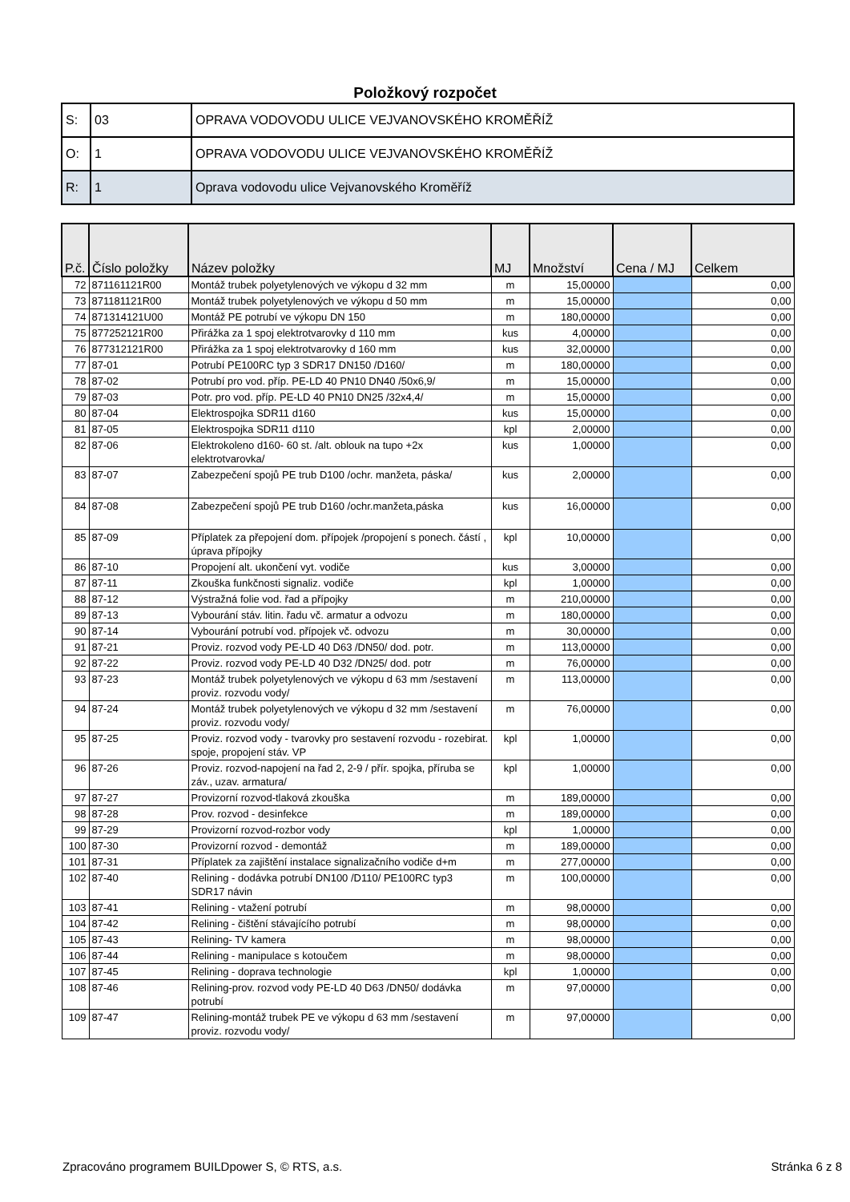Položkový rozpočet
| S: | 03 | OPRAVA VODOVODU ULICE VEJVANOVSKÉHO KROMĚŘÍŽ |
| O: | 1 | OPRAVA VODOVODU ULICE VEJVANOVSKÉHO KROMĚŘÍŽ |
| R: | 1 | Oprava vodovodu ulice Vejvanovského Kroměříž |
| P.č. | Číslo položky | Název položky | MJ | Množství | Cena / MJ | Celkem |
| --- | --- | --- | --- | --- | --- | --- |
| 72 | 871161121R00 | Montáž trubek polyetylenových ve výkopu d 32 mm | m | 15,00000 | | 0,00 |
| 73 | 871181121R00 | Montáž trubek polyetylenových ve výkopu d 50 mm | m | 15,00000 | | 0,00 |
| 74 | 871314121U00 | Montáž PE potrubí ve výkopu DN 150 | m | 180,00000 | | 0,00 |
| 75 | 877252121R00 | Přirážka za 1 spoj elektrotvarovky d 110 mm | kus | 4,00000 | | 0,00 |
| 76 | 877312121R00 | Přirážka za 1 spoj elektrotvarovky d 160 mm | kus | 32,00000 | | 0,00 |
| 77 | 87-01 | Potrubí PE100RC typ 3 SDR17 DN150 /D160/ | m | 180,00000 | | 0,00 |
| 78 | 87-02 | Potrubí pro vod. příp. PE-LD 40 PN10 DN40 /50x6,9/ | m | 15,00000 | | 0,00 |
| 79 | 87-03 | Potr. pro vod. příp. PE-LD 40 PN10 DN25 /32x4,4/ | m | 15,00000 | | 0,00 |
| 80 | 87-04 | Elektrospojka SDR11 d160 | kus | 15,00000 | | 0,00 |
| 81 | 87-05 | Elektrospojka SDR11 d110 | kpl | 2,00000 | | 0,00 |
| 82 | 87-06 | Elektrokoleno d160- 60 st. /alt. oblouk na tupo +2x elektrotvarovka/ | kus | 1,00000 | | 0,00 |
| 83 | 87-07 | Zabezpečení spojů PE trub D100 /ochr. manžeta, páska/ | kus | 2,00000 | | 0,00 |
| 84 | 87-08 | Zabezpečení spojů PE trub D160 /ochr.manžeta,páska | kus | 16,00000 | | 0,00 |
| 85 | 87-09 | Příplatek za přepojení dom. přípojek /propojení s ponech. částí , úprava přípojky | kpl | 10,00000 | | 0,00 |
| 86 | 87-10 | Propojení alt. ukončení vyt. vodiče | kus | 3,00000 | | 0,00 |
| 87 | 87-11 | Zkouška funkčnosti signaliz. vodiče | kpl | 1,00000 | | 0,00 |
| 88 | 87-12 | Výstražná folie vod. řad a přípojky | m | 210,00000 | | 0,00 |
| 89 | 87-13 | Vybourání stáv. litin. řadu vč. armatur a odvozu | m | 180,00000 | | 0,00 |
| 90 | 87-14 | Vybourání potrubí vod. přípojek vč. odvozu | m | 30,00000 | | 0,00 |
| 91 | 87-21 | Proviz. rozvod vody PE-LD 40 D63 /DN50/ dod. potr. | m | 113,00000 | | 0,00 |
| 92 | 87-22 | Proviz. rozvod vody PE-LD 40 D32 /DN25/ dod. potr | m | 76,00000 | | 0,00 |
| 93 | 87-23 | Montáž trubek polyetylenových ve výkopu d 63 mm /sestavení proviz. rozvodu vody/ | m | 113,00000 | | 0,00 |
| 94 | 87-24 | Montáž trubek polyetylenových ve výkopu d 32 mm /sestavení proviz. rozvodu vody/ | m | 76,00000 | | 0,00 |
| 95 | 87-25 | Proviz. rozvod vody - tvarovky pro sestavení rozvodu - rozebirat. spoje, propojení stáv. VP | kpl | 1,00000 | | 0,00 |
| 96 | 87-26 | Proviz. rozvod-napojení na řad 2, 2-9 / přír. spojka, příruba se záv., uzav. armatura/ | kpl | 1,00000 | | 0,00 |
| 97 | 87-27 | Provizorní rozvod-tlaková zkouška | m | 189,00000 | | 0,00 |
| 98 | 87-28 | Prov. rozvod - desinfekce | m | 189,00000 | | 0,00 |
| 99 | 87-29 | Provizorní rozvod-rozbor vody | kpl | 1,00000 | | 0,00 |
| 100 | 87-30 | Provizorní rozvod - demontáž | m | 189,00000 | | 0,00 |
| 101 | 87-31 | Příplatek za zajištění instalace signalizačního vodiče d+m | m | 277,00000 | | 0,00 |
| 102 | 87-40 | Relining - dodávka potrubí DN100 /D110/ PE100RC typ3 SDR17 návin | m | 100,00000 | | 0,00 |
| 103 | 87-41 | Relining - vtažení potrubí | m | 98,00000 | | 0,00 |
| 104 | 87-42 | Relining - čištění stávajícího potrubí | m | 98,00000 | | 0,00 |
| 105 | 87-43 | Relining- TV kamera | m | 98,00000 | | 0,00 |
| 106 | 87-44 | Relining - manipulace s kotoučem | m | 98,00000 | | 0,00 |
| 107 | 87-45 | Relining - doprava technologie | kpl | 1,00000 | | 0,00 |
| 108 | 87-46 | Relining-prov. rozvod vody PE-LD 40 D63 /DN50/ dodávka potrubí | m | 97,00000 | | 0,00 |
| 109 | 87-47 | Relining-montáž trubek PE ve výkopu d 63 mm /sestavení proviz. rozvodu vody/ | m | 97,00000 | | 0,00 |
Zpracováno programem BUILDpower S, © RTS, a.s. Stránka 6 z 8